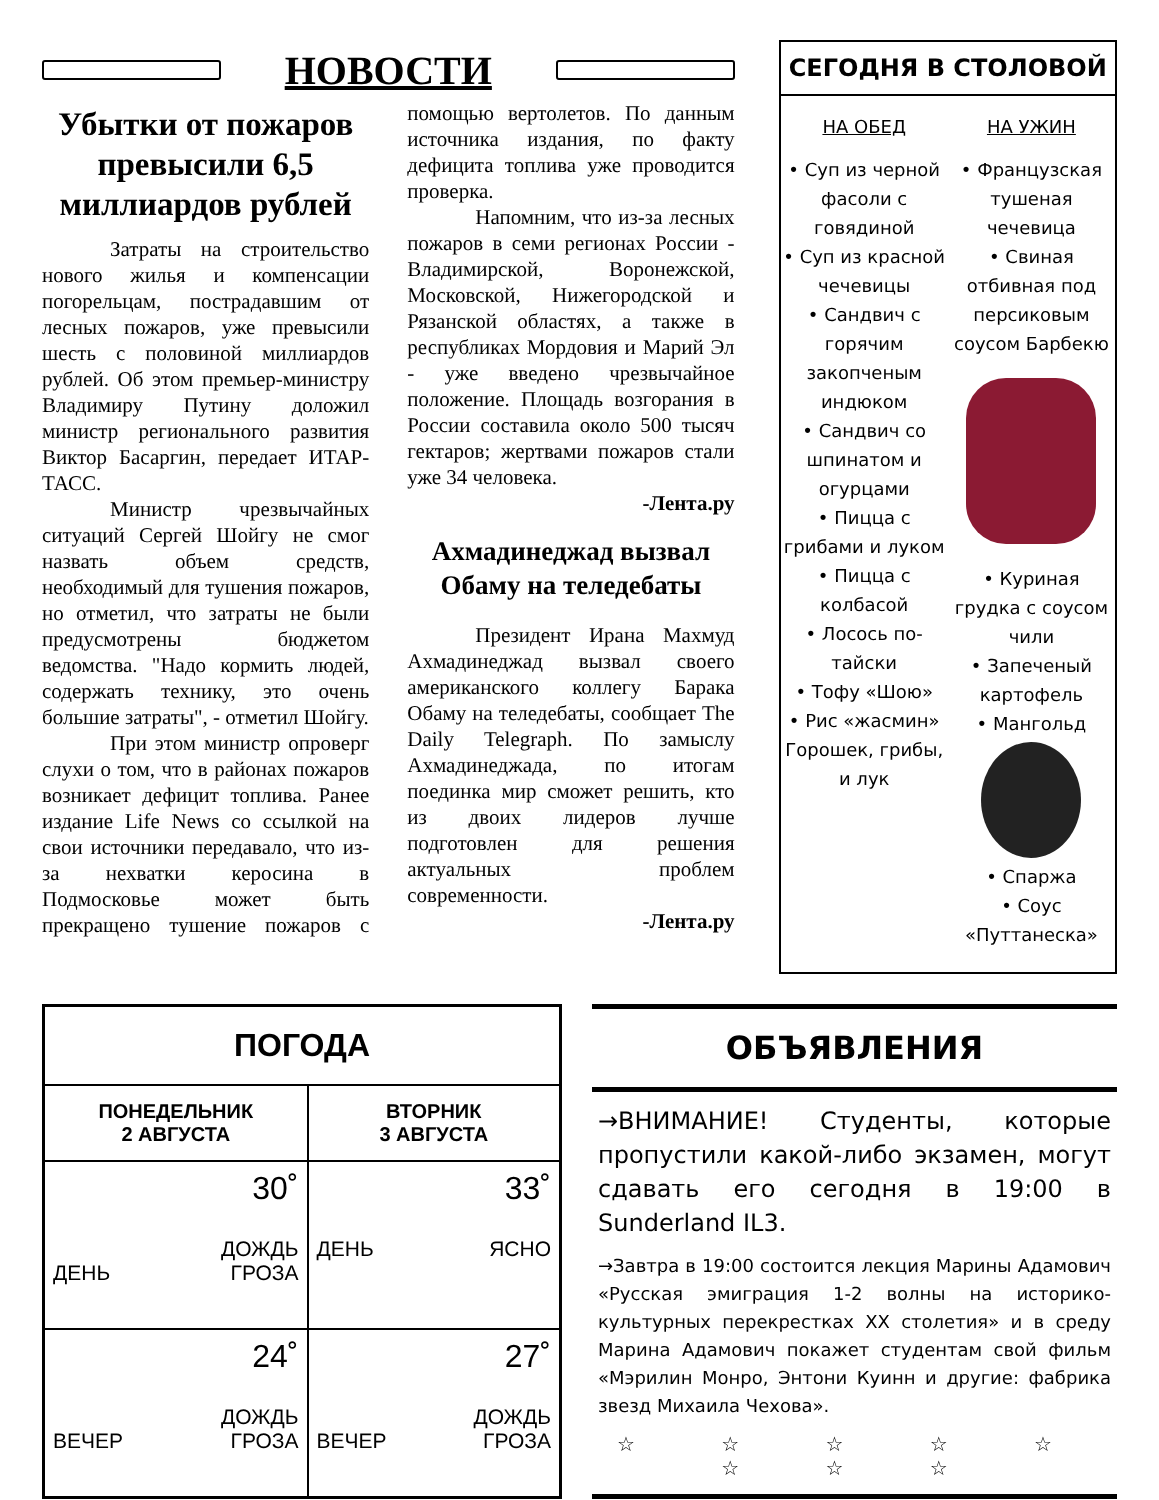НОВОСТИ
Убытки от пожаров превысили 6,5 миллиардов рублей
Затраты на строительство нового жилья и компенсации погорельцам, пострадавшим от лесных пожаров, уже превысили шесть с половиной миллиардов рублей. Об этом премьер-министру Владимиру Путину доложил министр регионального развития Виктор Басаргин, передает ИТАР-ТАСС.
Министр чрезвычайных ситуаций Сергей Шойгу не смог назвать объем средств, необходимый для тушения пожаров, но отметил, что затраты не были предусмотрены бюджетом ведомства. "Надо кормить людей, содержать технику, это очень большие затраты", - отметил Шойгу.
При этом министр опроверг слухи о том, что в районах пожаров возникает дефицит топлива. Ранее издание Life News со ссылкой на свои источники передавало, что из-за нехватки керосина в Подмосковье может быть прекращено тушение пожаров с помощью вертолетов. По данным источника издания, по факту дефицита топлива уже проводится проверка.
Напомним, что из-за лесных пожаров в семи регионах России - Владимирской, Воронежской, Московской, Нижегородской и Рязанской областях, а также в республиках Мордовия и Марий Эл - уже введено чрезвычайное положение. Площадь возгорания в России составила около 500 тысяч гектаров; жертвами пожаров стали уже 34 человека.
-Лента.ру
Ахмадинеджад вызвал Обаму на теледебаты
Президент Ирана Махмуд Ахмадинеджад вызвал своего американского коллегу Барака Обаму на теледебаты, сообщает The Daily Telegraph. По замыслу Ахмадинеджада, по итогам поединка мир сможет решить, кто из двоих лидеров лучше подготовлен для решения актуальных проблем современности.
-Лента.ру
СЕГОДНЯ В СТОЛОВОЙ
НА ОБЕД
• Суп из черной фасоли с говядиной
• Суп из красной чечевицы
• Сандвич с горячим закопченым индюком
• Сандвич со шпинатом и огурцами
• Пицца с грибами и луком
• Пицца с колбасой
• Лосось по-тайски
• Тофу «Шою»
• Рис «жасмин» Горошек, грибы, и лук
НА УЖИН
• Французская тушеная чечевица
• Свиная отбивная под персиковым соусом Барбекю
• Куриная грудка с соусом чили
• Запеченый картофель
• Мангольд
• Спаржа
• Соус «Путтанеска»
| ПОГОДА | |
| --- | --- |
| ПОНЕДЕЛЬНИК 2 АВГУСТА | ВТОРНИК 3 АВГУСТА |
| 30˚ ДЕНЬ ДОЖДЬ ГРОЗА | 33˚ ДЕНЬ ЯСНО |
| 24˚ ВЕЧЕР ДОЖДЬ ГРОЗА | 27˚ ВЕЧЕР ДОЖДЬ ГРОЗА |
ОБЪЯВЛЕНИЯ
→ВНИМАНИЕ! Студенты, которые пропустили какой-либо экзамен, могут сдавать его сегодня в 19:00 в Sunderland IL3.
→Завтра в 19:00 состоится лекция Марины Адамович «Русская эмиграция 1-2 волны на историко-культурных перекрестках XX столетия» и в среду Марина Адамович покажет студентам свой фильм «Мэрилин Монро, Энтони Куинн и другие: фабрика звезд Михаила Чехова».
☆ ☆ ☆ ☆ ☆ ☆ ☆ ☆